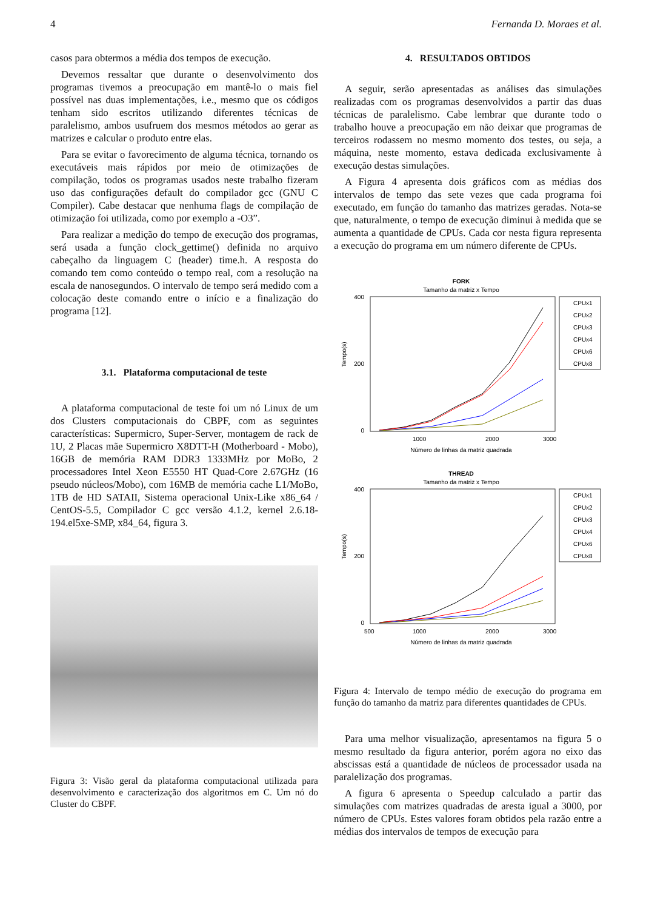4 Fernanda D. Moraes et al.
casos para obtermos a média dos tempos de execução.
Devemos ressaltar que durante o desenvolvimento dos programas tivemos a preocupação em mantê-lo o mais fiel possível nas duas implementações, i.e., mesmo que os códigos tenham sido escritos utilizando diferentes técnicas de paralelismo, ambos usufruem dos mesmos métodos ao gerar as matrizes e calcular o produto entre elas.
Para se evitar o favorecimento de alguma técnica, tornando os executáveis mais rápidos por meio de otimizações de compilação, todos os programas usados neste trabalho fizeram uso das configurações default do compilador gcc (GNU C Compiler). Cabe destacar que nenhuma flags de compilação de otimização foi utilizada, como por exemplo a -O3”.
Para realizar a medição do tempo de execução dos programas, será usada a função clock_gettime() definida no arquivo cabeçalho da linguagem C (header) time.h. A resposta do comando tem como conteúdo o tempo real, com a resolução na escala de nanosegundos. O intervalo de tempo será medido com a colocação deste comando entre o início e a finalização do programa [12].
3.1. Plataforma computacional de teste
A plataforma computacional de teste foi um nó Linux de um dos Clusters computacionais do CBPF, com as seguintes características: Supermicro, Super-Server, montagem de rack de 1U, 2 Placas mãe Supermicro X8DTT-H (Motherboard - Mobo), 16GB de memória RAM DDR3 1333MHz por MoBo, 2 processadores Intel Xeon E5550 HT Quad-Core 2.67GHz (16 pseudo núcleos/Mobo), com 16MB de memória cache L1/MoBo, 1TB de HD SATAII, Sistema operacional Unix-Like x86_64 / CentOS-5.5, Compilador C gcc versão 4.1.2, kernel 2.6.18-194.el5xe-SMP, x84_64, figura 3.
Figura 3: Visão geral da plataforma computacional utilizada para desenvolvimento e caracterização dos algoritmos em C. Um nó do Cluster do CBPF.
4. RESULTADOS OBTIDOS
A seguir, serão apresentadas as análises das simulações realizadas com os programas desenvolvidos a partir das duas técnicas de paralelismo. Cabe lembrar que durante todo o trabalho houve a preocupação em não deixar que programas de terceiros rodassem no mesmo momento dos testes, ou seja, a máquina, neste momento, estava dedicada exclusivamente à execução destas simulações.
A Figura 4 apresenta dois gráficos com as médias dos intervalos de tempo das sete vezes que cada programa foi executado, em função do tamanho das matrizes geradas. Nota-se que, naturalmente, o tempo de execução diminui à medida que se aumenta a quantidade de CPUs. Cada cor nesta figura representa a execução do programa em um número diferente de CPUs.
FORK
Tamanho da matriz x Tempo
400
200
0
1000
2000
3000
Tempo(s)
Número de linhas da matriz quadrada
CPUx1
CPUx2
CPUx3
CPUx4
CPUx6
CPUx8
THREAD
Tamanho da matriz x Tempo
400
200
0
500
1000
2000
3000
Tempo(s)
Número de linhas da matriz quadrada
CPUx1
CPUx2
CPUx3
CPUx4
CPUx6
CPUx8
Figura 4: Intervalo de tempo médio de execução do programa em função do tamanho da matriz para diferentes quantidades de CPUs.
Para uma melhor visualização, apresentamos na figura 5 o mesmo resultado da figura anterior, porém agora no eixo das abscissas está a quantidade de núcleos de processador usada na paralelização dos programas.
A figura 6 apresenta o Speedup calculado a partir das simulações com matrizes quadradas de aresta igual a 3000, por número de CPUs. Estes valores foram obtidos pela razão entre a médias dos intervalos de tempos de execução para